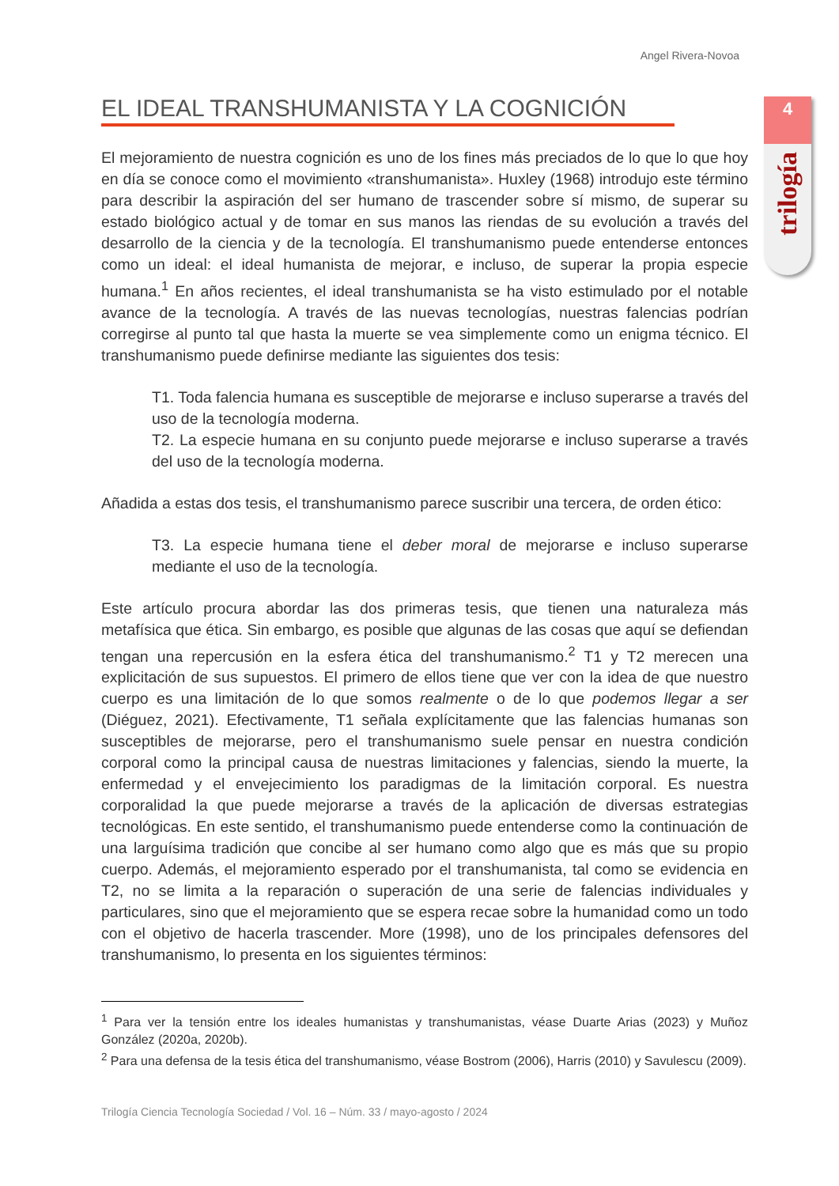Angel Rivera-Novoa
4
trilogía
EL IDEAL TRANSHUMANISTA Y LA COGNICIÓN
El mejoramiento de nuestra cognición es uno de los fines más preciados de lo que lo que hoy en día se conoce como el movimiento «transhumanista». Huxley (1968) introdujo este término para describir la aspiración del ser humano de trascender sobre sí mismo, de superar su estado biológico actual y de tomar en sus manos las riendas de su evolución a través del desarrollo de la ciencia y de la tecnología. El transhumanismo puede entenderse entonces como un ideal: el ideal humanista de mejorar, e incluso, de superar la propia especie humana.<sup>1</sup> En años recientes, el ideal transhumanista se ha visto estimulado por el notable avance de la tecnología. A través de las nuevas tecnologías, nuestras falencias podrían corregirse al punto tal que hasta la muerte se vea simplemente como un enigma técnico. El transhumanismo puede definirse mediante las siguientes dos tesis:
T1. Toda falencia humana es susceptible de mejorarse e incluso superarse a través del uso de la tecnología moderna.
T2. La especie humana en su conjunto puede mejorarse e incluso superarse a través del uso de la tecnología moderna.
Añadida a estas dos tesis, el transhumanismo parece suscribir una tercera, de orden ético:
T3. La especie humana tiene el deber moral de mejorarse e incluso superarse mediante el uso de la tecnología.
Este artículo procura abordar las dos primeras tesis, que tienen una naturaleza más metafísica que ética. Sin embargo, es posible que algunas de las cosas que aquí se defiendan tengan una repercusión en la esfera ética del transhumanismo.<sup>2</sup> T1 y T2 merecen una explicitación de sus supuestos. El primero de ellos tiene que ver con la idea de que nuestro cuerpo es una limitación de lo que somos realmente o de lo que podemos llegar a ser (Diéguez, 2021). Efectivamente, T1 señala explícitamente que las falencias humanas son susceptibles de mejorarse, pero el transhumanismo suele pensar en nuestra condición corporal como la principal causa de nuestras limitaciones y falencias, siendo la muerte, la enfermedad y el envejecimiento los paradigmas de la limitación corporal. Es nuestra corporalidad la que puede mejorarse a través de la aplicación de diversas estrategias tecnológicas. En este sentido, el transhumanismo puede entenderse como la continuación de una larguísima tradición que concibe al ser humano como algo que es más que su propio cuerpo. Además, el mejoramiento esperado por el transhumanista, tal como se evidencia en T2, no se limita a la reparación o superación de una serie de falencias individuales y particulares, sino que el mejoramiento que se espera recae sobre la humanidad como un todo con el objetivo de hacerla trascender. More (1998), uno de los principales defensores del transhumanismo, lo presenta en los siguientes términos:
<sup>1</sup> Para ver la tensión entre los ideales humanistas y transhumanistas, véase Duarte Arias (2023) y Muñoz González (2020a, 2020b).
<sup>2</sup> Para una defensa de la tesis ética del transhumanismo, véase Bostrom (2006), Harris (2010) y Savulescu (2009).
Trilogía Ciencia Tecnología Sociedad / Vol. 16 – Núm. 33 / mayo-agosto / 2024